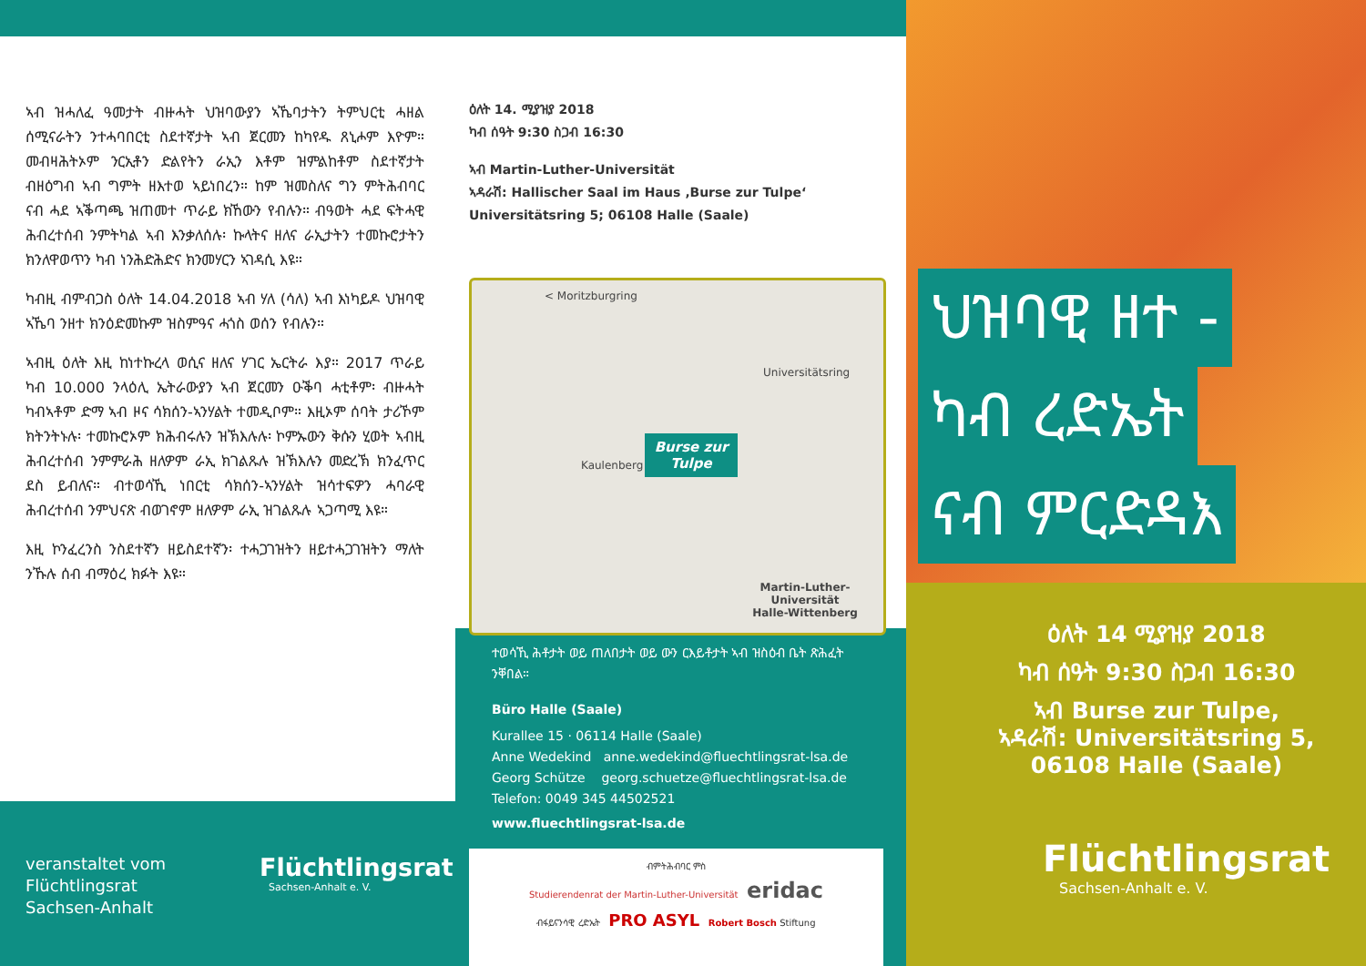ኣብ ዝሓለፈ ዓመታት ብዙሓት ህዝባውያን ኣኼባታትን ትምህርቲ ሓዘል ሰሚናራትን ንተሓባበርቲ ስደተኛታት ኣብ ጀርመን ከካየዱ ጸኒሖም እዮም። መብዛሕትኦም ንርኢቶን ድልየትን ራኢን እቶም ዝምልከቶም ስደተኛታት ብዘዕግብ ኣብ ግምት ዘእተወ ኣይነበረን። ከም ዝመስለና ግን ምትሕብባር ናብ ሓደ ኣቕጣጫ ዝጠመተ ጥራይ ክኸውን የብሉን። ብዓወት ሓደ ፍትሓዊ ሕብረተሰብ ንምትካል ኣብ እንቃለሰሉ፡ ኩላትና ዘለና ራኢታትን ተመኩሮታትን ክንለዋወጥን ካብ ነንሕድሕድና ክንመሃርን ኣገዳሲ እዩ።
ካብዚ ብምብጋስ ዕለት 14.04.2018 ኣብ ሃለ (ሳለ) ኣብ እነካይዶ ህዝባዊ ኣኼባ ንዘተ ክንዕድመኩም ዝስምዓና ሓጎስ ወሰን የብሉን።
ኣብዚ ዕለት እዚ ከነተኩረላ ወሲና ዘለና ሃገር ኤርትራ እያ። 2017 ጥራይ ካብ 10.000 ንላዕሊ ኤትራውያን ኣብ ጀርመን ዑቕባ ሓቲቶም፡ ብዙሓት ካብኣቶም ድማ ኣብ ዞና ሳክሰን-ኣንሃልት ተመዲቦም። እዚኦም ሰባት ታሪኾም ክትንትኑሉ፡ ተመኩሮኦም ክሕብሩሉን ዝኽእሉሉ፡ ኮምኡውን ቅሱን ሂወት ኣብዚ ሕብረተሰብ ንምምራሕ ዘለዎም ራኢ ክገልጹሉ ዝኽእሉን መድረኽ ክንፈጥር ደስ ይብለና። ብተወሳኺ ነበርቲ ሳክሰን-ኣንሃልት ዝሳተፍዎን ሓባራዊ ሕብረተሰብ ንምህናጽ ብወገኖም ዘለዎም ራኢ ዝገልጹሉ ኣጋጣሚ እዩ።
እዚ ኮንፈረንስ ንስደተኛን ዘይስደተኛን፡ ተሓጋገዝትን ዘይተሓጋገዝትን ማለት ንኹሉ ሰብ ብማዕረ ክፉት እዩ።
veranstaltet vom
Flüchtlingsrat
Sachsen-Anhalt
Flüchtlingsrat
Sachsen-Anhalt e. V.
ዕለት 14. ሚያዝያ 2018
ካብ ሰዓት 9:30 ስጋብ 16:30
ኣብ Martin-Luther-Universität
ኣዳራሽ: Hallischer Saal im Haus ‚Burse zur Tulpe‘
Universitätsring 5; 06108 Halle (Saale)
< Moritzburgring
Universitätsring
Burse zur Tulpe
Kaulenberg
Martin-Luther-Universität
Halle-Wittenberg
ተወሳኺ ሕቶታት ወይ ጠለበታት ወይ ውን ርእይቶታት ኣብ ዝስዕብ ቤት ጽሕፈት ንቐበል።
Büro Halle (Saale)
Kurallee 15 · 06114 Halle (Saale)
Anne Wedekind anne.wedekind@fluechtlingsrat-lsa.de
Georg Schütze georg.schuetze@fluechtlingsrat-lsa.de
Telefon: 0049 345 44502521
www.fluechtlingsrat-lsa.de
ብምትሕብባር ምስ
Studierendenrat der Martin-Luther-Universität eridac
ብፋይናንሳዊ ረድኤት PRO ASYL Robert Bosch Stiftung
ህዝባዊ ዘተ -
ካብ ረድኤት
ናብ ምርድዳእ
ዕለት 14 ሚያዝያ 2018
ካብ ሰዓት 9:30 ስጋብ 16:30
ኣብ Burse zur Tulpe,
ኣዳራሽ: Universitätsring 5,
06108 Halle (Saale)
Flüchtlingsrat
Sachsen-Anhalt e. V.